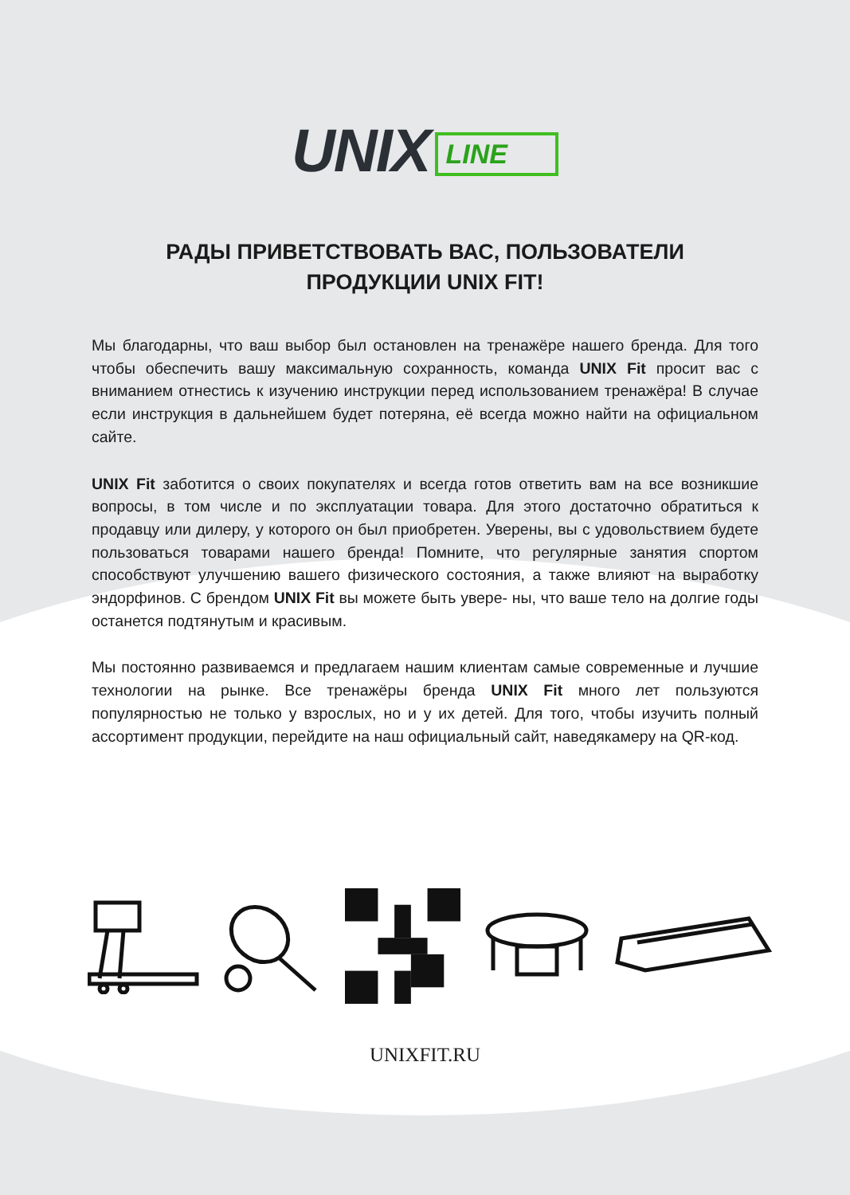UNIX LINE
РАДЫ ПРИВЕТСТВОВАТЬ ВАС, ПОЛЬЗОВАТЕЛИ
ПРОДУКЦИИ UNIX FIT!
Мы благодарны, что ваш выбор был остановлен на тренажёре нашего бренда. Для того чтобы обеспечить вашу максимальную сохранность, команда UNIX Fit просит вас с вниманием отнестись к изучению инструкции перед использованием тренажёра! В случае если инструкция в дальнейшем будет потеряна, её всегда можно найти на официальном сайте.
UNIX Fit заботится о своих покупателях и всегда готов ответить вам на все возникшие вопросы, в том числе и по эксплуатации товара. Для этого достаточно обратиться к продавцу или дилеру, у которого он был приобретен. Уверены, вы с удовольствием будете пользоваться товарами нашего бренда! Помните, что регулярные занятия спортом способствуют улучшению вашего физического состояния, а также влияют на выработку эндорфинов. С брендом UNIX Fit вы можете быть увере- ны, что ваше тело на долгие годы останется подтянутым и красивым.
Мы постоянно развиваемся и предлагаем нашим клиентам самые современные и лучшие технологии на рынке. Все тренажёры бренда UNIX Fit много лет пользуются популярностью не только у взрослых, но и у их детей. Для того, чтобы изучить полный ассортимент продукции, перейдите на наш официальный сайт, наведякамеру на QR-код.
UNIXFIT.RU